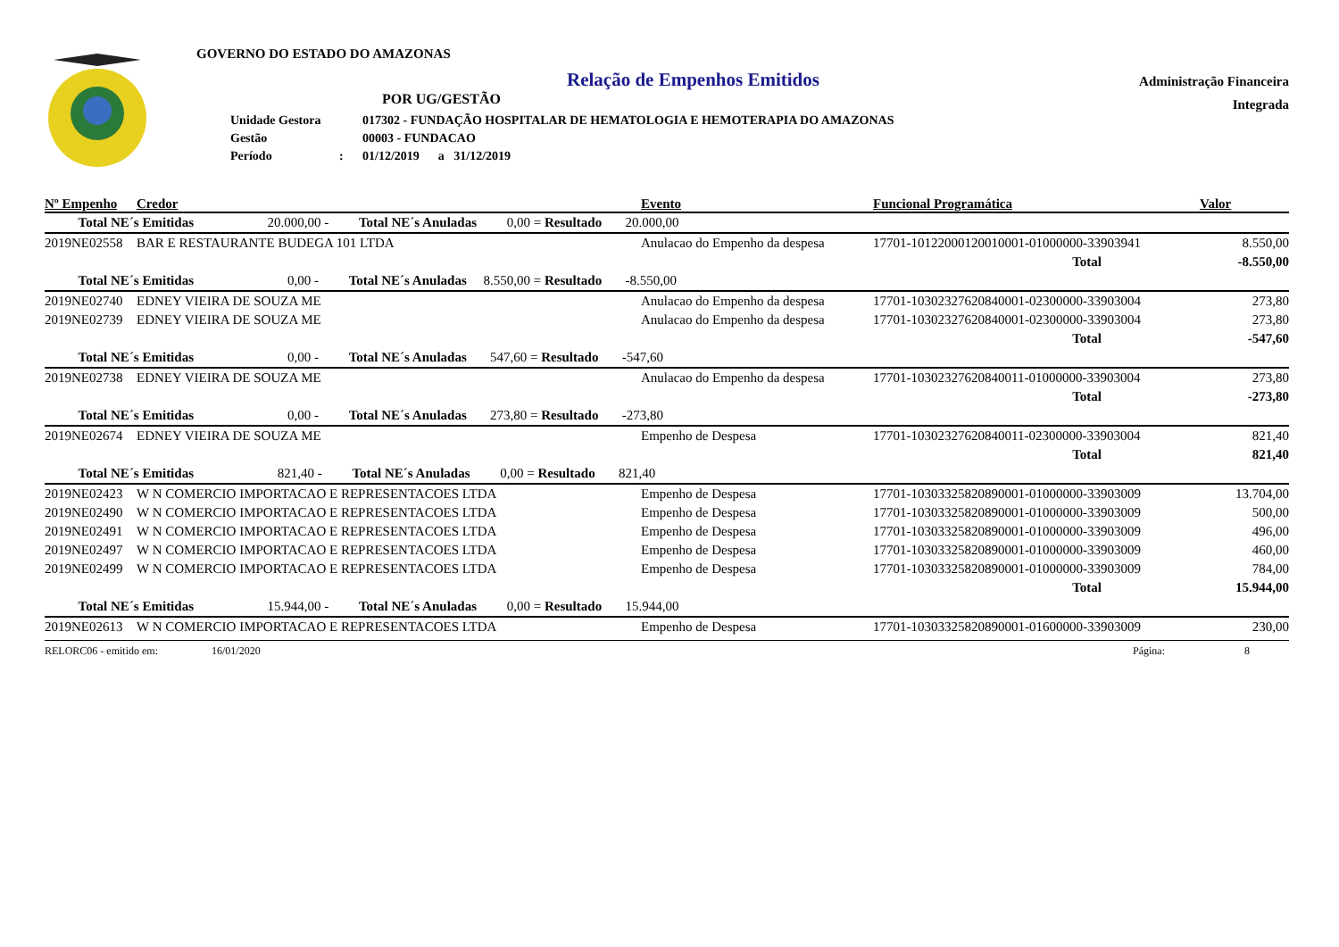GOVERNO DO ESTADO DO AMAZONAS
Relação de Empenhos Emitidos
POR UG/GESTÃO
| Unidade Gestora | | 017302 - FUNDAÇÃO HOSPITALAR DE HEMATOLOGIA E HEMOTERAPIA DO AMAZONAS |
| Gestão | | 00003 - FUNDACAO |
| Período | : | 01/12/2019 a 31/12/2019 |
Administração Financeira
Integrada
| Nº Empenho | Credor | Evento | Funcional Programática | Valor |
| --- | --- | --- | --- | --- |
| Total NE´s Emitidas 20.000,00 - Total NE´s Anuladas 0,00 = Resultado 20.000,00 | | | | |
| 2019NE02558 | BAR E RESTAURANTE BUDEGA 101 LTDA | Anulacao do Empenho da despesa | 17701-10122000120010001-01000000-33903941 | 8.550,00 |
| | | | Total | -8.550,00 |
| Total NE´s Emitidas 0,00 - Total NE´s Anuladas 8.550,00 = Resultado -8.550,00 | | | | |
| 2019NE02740 | EDNEY VIEIRA DE SOUZA ME | Anulacao do Empenho da despesa | 17701-10302327620840001-02300000-33903004 | 273,80 |
| 2019NE02739 | EDNEY VIEIRA DE SOUZA ME | Anulacao do Empenho da despesa | 17701-10302327620840001-02300000-33903004 | 273,80 |
| | | | Total | -547,60 |
| Total NE´s Emitidas 0,00 - Total NE´s Anuladas 547,60 = Resultado -547,60 | | | | |
| 2019NE02738 | EDNEY VIEIRA DE SOUZA ME | Anulacao do Empenho da despesa | 17701-10302327620840011-01000000-33903004 | 273,80 |
| | | | Total | -273,80 |
| Total NE´s Emitidas 0,00 - Total NE´s Anuladas 273,80 = Resultado -273,80 | | | | |
| 2019NE02674 | EDNEY VIEIRA DE SOUZA ME | Empenho de Despesa | 17701-10302327620840011-02300000-33903004 | 821,40 |
| | | | Total | 821,40 |
| Total NE´s Emitidas 821,40 - Total NE´s Anuladas 0,00 = Resultado 821,40 | | | | |
| 2019NE02423 | W N COMERCIO IMPORTACAO E REPRESENTACOES LTDA | Empenho de Despesa | 17701-10303325820890001-01000000-33903009 | 13.704,00 |
| 2019NE02490 | W N COMERCIO IMPORTACAO E REPRESENTACOES LTDA | Empenho de Despesa | 17701-10303325820890001-01000000-33903009 | 500,00 |
| 2019NE02491 | W N COMERCIO IMPORTACAO E REPRESENTACOES LTDA | Empenho de Despesa | 17701-10303325820890001-01000000-33903009 | 496,00 |
| 2019NE02497 | W N COMERCIO IMPORTACAO E REPRESENTACOES LTDA | Empenho de Despesa | 17701-10303325820890001-01000000-33903009 | 460,00 |
| 2019NE02499 | W N COMERCIO IMPORTACAO E REPRESENTACOES LTDA | Empenho de Despesa | 17701-10303325820890001-01000000-33903009 | 784,00 |
| | | | Total | 15.944,00 |
| Total NE´s Emitidas 15.944,00 - Total NE´s Anuladas 0,00 = Resultado 15.944,00 | | | | |
| 2019NE02613 | W N COMERCIO IMPORTACAO E REPRESENTACOES LTDA | Empenho de Despesa | 17701-10303325820890001-01600000-33903009 | 230,00 |
RELORC06 - emitido em: 16/01/2020 Página: 8